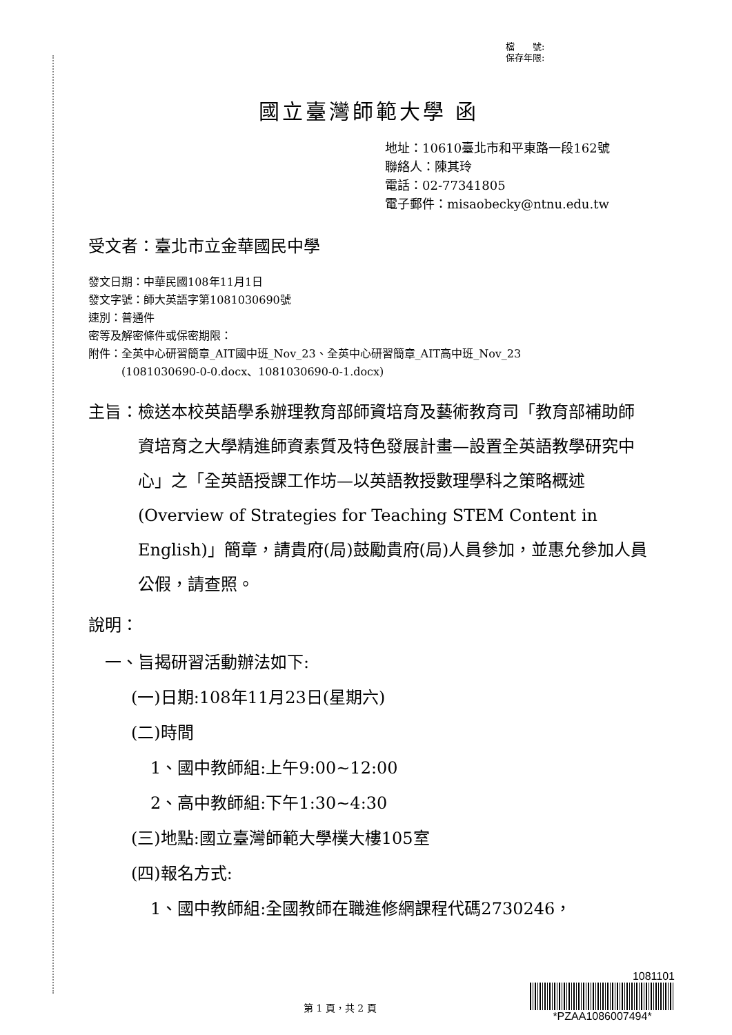檔　　號:
保存年限:
國立臺灣師範大學 函
地址：10610臺北市和平東路一段162號
聯絡人：陳其玲
電話：02-77341805
電子郵件：misaobecky@ntnu.edu.tw
受文者：臺北市立金華國民中學
發文日期：中華民國108年11月1日
發文字號：師大英語字第1081030690號
速別：普通件
密等及解密條件或保密期限：
附件：全英中心研習簡章_AIT國中班_Nov_23、全英中心研習簡章_AIT高中班_Nov_23
　　　(1081030690-0-0.docx、1081030690-0-1.docx)
主旨： 檢送本校英語學系辦理教育部師資培育及藝術教育司「教育部補助師資培育之大學精進師資素質及特色發展計畫—設置全英語教學研究中心」之「全英語授課工作坊—以英語教授數理學科之策略概述(Overview of Strategies for Teaching STEM Content in English)」簡章，請貴府(局)鼓勵貴府(局)人員參加，並惠允參加人員公假，請查照。
說明：
一、旨揭研習活動辦法如下:
(一)日期:108年11月23日(星期六)
(二)時間
1、國中教師組:上午9:00~12:00
2、高中教師組:下午1:30~4:30
(三)地點:國立臺灣師範大學樸大樓105室
(四)報名方式:
1、國中教師組:全國教師在職進修網課程代碼2730246，
第 1 頁，共 2 頁
1081101
*PZAA1086007494*